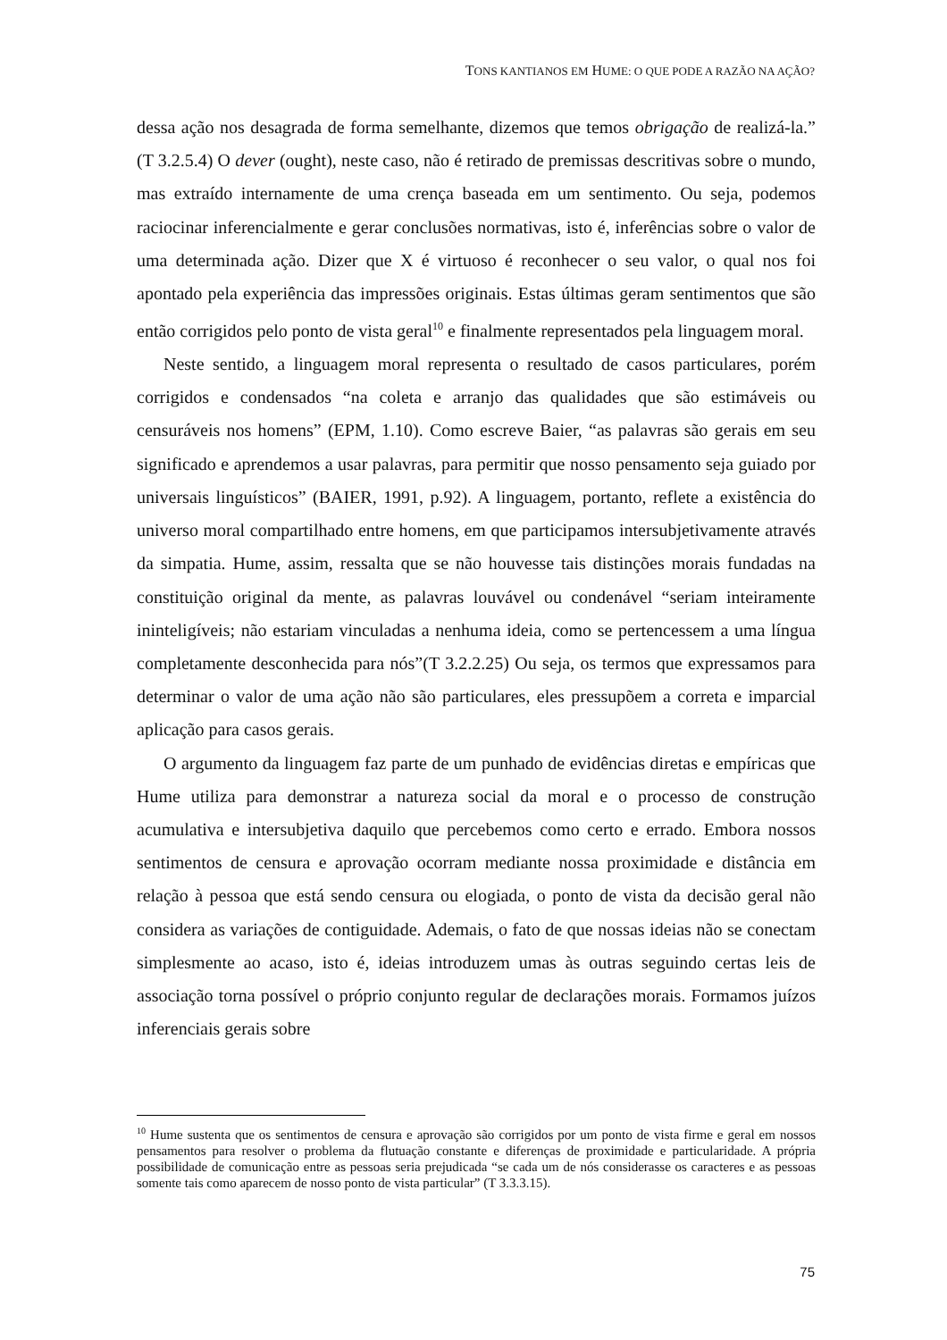TONS KANTIANOS EM HUME: O QUE PODE A RAZÃO NA AÇÃO?
dessa ação nos desagrada de forma semelhante, dizemos que temos obrigação de realizá-la.” (T 3.2.5.4) O dever (ought), neste caso, não é retirado de premissas descritivas sobre o mundo, mas extraído internamente de uma crença baseada em um sentimento. Ou seja, podemos raciocinar inferencialmente e gerar conclusões normativas, isto é, inferências sobre o valor de uma determinada ação. Dizer que X é virtuoso é reconhecer o seu valor, o qual nos foi apontado pela experiência das impressões originais. Estas últimas geram sentimentos que são então corrigidos pelo ponto de vista geral<sup>10</sup> e finalmente representados pela linguagem moral.
Neste sentido, a linguagem moral representa o resultado de casos particulares, porém corrigidos e condensados “na coleta e arranjo das qualidades que são estimáveis ou censuráveis nos homens” (EPM, 1.10). Como escreve Baier, “as palavras são gerais em seu significado e aprendemos a usar palavras, para permitir que nosso pensamento seja guiado por universais linguísticos” (BAIER, 1991, p.92). A linguagem, portanto, reflete a existência do universo moral compartilhado entre homens, em que participamos intersubjetivamente através da simpatia. Hume, assim, ressalta que se não houvesse tais distinções morais fundadas na constituição original da mente, as palavras louvável ou condenável “seriam inteiramente ininteligíveis; não estariam vinculadas a nenhuma ideia, como se pertencessem a uma língua completamente desconhecida para nós”(T 3.2.2.25) Ou seja, os termos que expressamos para determinar o valor de uma ação não são particulares, eles pressupõem a correta e imparcial aplicação para casos gerais.
O argumento da linguagem faz parte de um punhado de evidências diretas e empíricas que Hume utiliza para demonstrar a natureza social da moral e o processo de construção acumulativa e intersubjetiva daquilo que percebemos como certo e errado. Embora nossos sentimentos de censura e aprovação ocorram mediante nossa proximidade e distância em relação à pessoa que está sendo censura ou elogiada, o ponto de vista da decisão geral não considera as variações de contiguidade. Ademais, o fato de que nossas ideias não se conectam simplesmente ao acaso, isto é, ideias introduzem umas às outras seguindo certas leis de associação torna possível o próprio conjunto regular de declarações morais. Formamos juízos inferenciais gerais sobre
<sup>10</sup> Hume sustenta que os sentimentos de censura e aprovação são corrigidos por um ponto de vista firme e geral em nossos pensamentos para resolver o problema da flutuação constante e diferenças de proximidade e particularidade. A própria possibilidade de comunicação entre as pessoas seria prejudicada “se cada um de nós considerasse os caracteres e as pessoas somente tais como aparecem de nosso ponto de vista particular” (T 3.3.3.15).
75